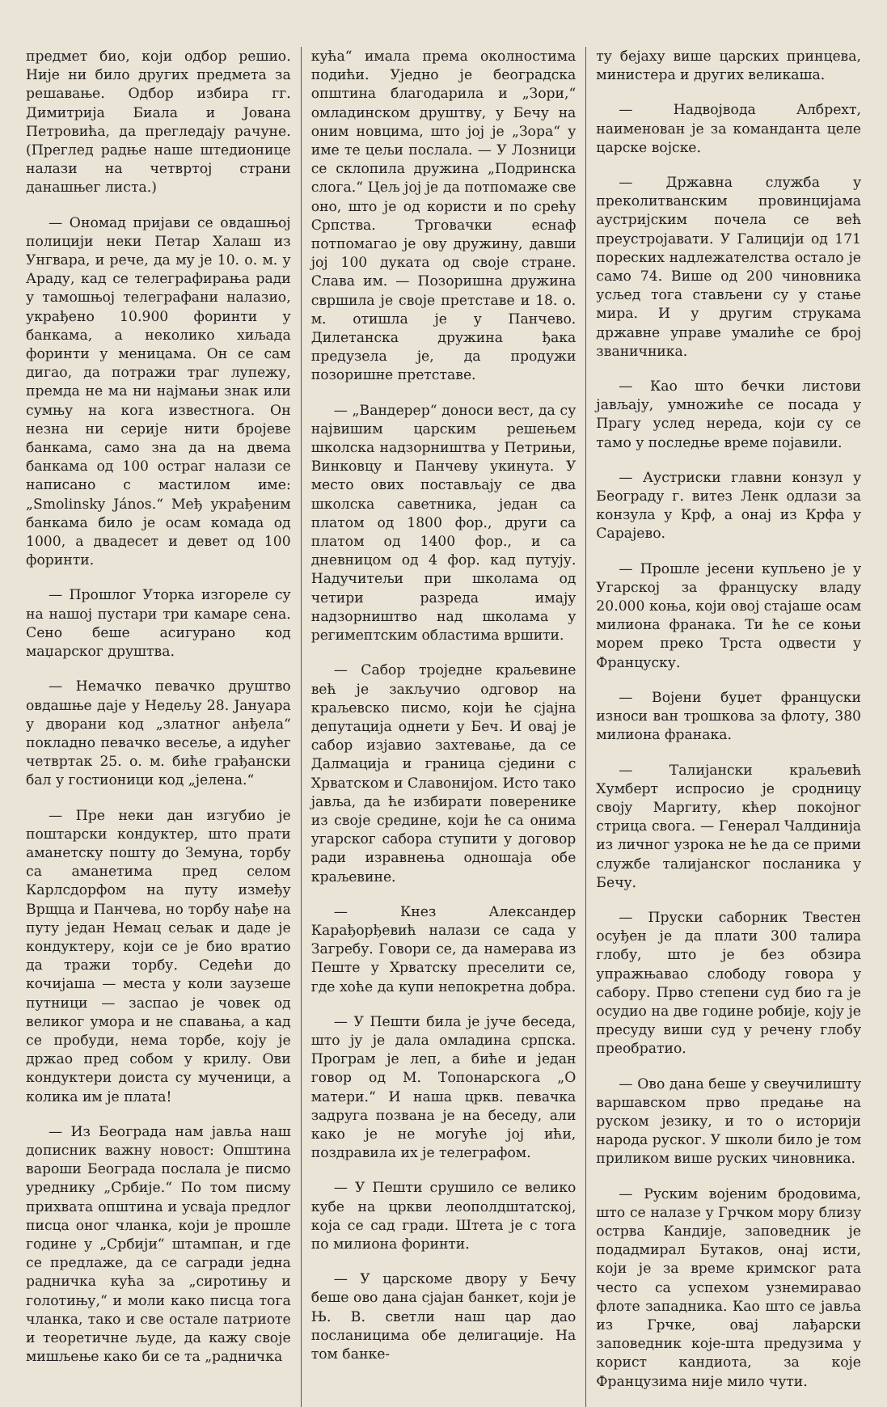предмет био, који одбор решио. Није ни било других предмета за решавање. Одбор избира гг. Димитрија Биала и Јована Петровића, да прегледају рачуне. (Преглед радње наше штедионице налази на четвртој страни данашњег листа.)
— Ономад пријави се овдашњој полицији неки Петар Халаш из Унгвара, и рече, да му је 10. о. м. у Араду, кад се телеграфирања ради у тамошњој телеграфани налазио, украђено 10.900 форинти у банкама, а неколико хиљада форинти у меницама. Он се сам дигао, да потражи траг лупежу, премда не ма ни најмањи знак или сумњу на кога известнога. Он незна ни серије нити бројеве банкама, само зна да на двема банкама од 100 остраг налази се написано с мастилом име: „Smolinsky János.“ Међ украђеним банкама било је осам комада од 1000, а двадесет и девет од 100 форинти.
— Прошлог Уторка изгореле су на нашој пустари три камаре сена. Сено беше асигурано код маџарског друштва.
— Немачко певачко друштво овдашње даје у Недељу 28. Јануара у дворани код „златног анђела“ покладно певачко весеље, а идућег четвртак 25. о. м. биће грађански бал у гостионици код „јелена.“
— Пре неки дан изгубио је поштарски кондуктер, што прати аманетску пошту до Земуна, торбу са аманетима пред селом Карлсдорфом на путу између Врщца и Панчева, но торбу нађе на путу један Немац сељак и даде је кондуктеру, који се је био вратио да тражи торбу. Седећи до кочијаша — места у коли заузеше путници — заспао је човек од великог умора и не спавања, а кад се пробуди, нема торбе, коју је држао пред собом у крилу. Ови кондуктери доиста су мученици, а колика им је плата!
— Из Београда нам јавља наш дописник важну новост: Општина вароши Београда послала је писмо уреднику „Србије.“ По том писму прихвата општина и усваја предлог писца оног чланка, који је прошле године у „Србији“ штампан, и где се предлаже, да се сагради једна радничка кућа за „сиротињу и голотињу,“ и моли како писца тога чланка, тако и све остале патриоте и теоретичне људе, да кажу своје мишљење како би се та „радничка
кућа“ имала према околностима подићи. Уједно је београдска општина благодарила и „Зори,“ омладинском друштву, у Бечу на оним новцима, што јој је „Зора“ у име те цељи послала. — У Лозници се склопила дружина „Подринска слога.“ Цељ јој је да потпомаже све оно, што је од користи и по срећу Српства. Трговачки еснаф потпомагао је ову дружину, давши јој 100 дуката од своје стране. Слава им. — Позоришна дружина свршила је своје претставе и 18. о. м. отишла је у Панчево. Дилетанска дружина ђака предузела је, да продужи позоришне претставе.
— „Вандерер“ доноси вест, да су највишим царским решењем школска надзорништва у Петрињи, Винковцу и Панчеву укинута. У место ових постављају се два школска саветника, један са платом од 1800 фор., други са платом од 1400 фор., и са дневницом од 4 фор. кад путују. Надучитељи при школама од четири разреда имају надзорништво над школама у регимептским областима вршити.
— Сабор троједне краљевине већ је закључио одговор на краљевско писмо, који ће сјајна депутација однети у Беч. И овај је сабор изјавио захтевање, да се Далмација и граница сједини с Хрватском и Славонијом. Исто тако јавља, да ће избирати повеpeнике из своје средине, који ће са онима угарског сабора ступити у договор ради изравнења одношаја обе краљевине.
— Кнез Александер Карађорђевић налази се сада у Загребу. Говори се, да намерава из Пеште у Хрватску преселити се, где хоће да купи непокретна добра.
— У Пешти била је јуче беседа, што ју је дала омладина српска. Програм је леп, а биће и један говор од М. Топонарскога „О матери.“ И наша цркв. певачка задруга позвана је на беседу, али како је не могуће јој ићи, поздравила их је телеграфом.
— У Пешти срушило се велико кубе на цркви леополдштатској, која се сад гради. Штета је с тога по милиона форинти.
— У царскоме двору у Бечу беше ово дана сјајан банкет, који је Њ. В. светли наш цар дао посланицима обе делигације. На том банке-
ту бејаху више царских принцева, министера и других великаша.
— Надвојвода Албрехт, наименован је за команданта целе царске војске.
— Државна служба у преколитванским провинцијама аустријским почела се већ преустројавати. У Галицији од 171 пореских надлежателства остало је само 74. Више од 200 чиновника усљед тога стављени су у стање мира. И у другим струкама државне управе умалиће се број званичника.
— Као што бечки листови јављају, умножиће се посада у Прагу услед нереда, који су се тамо у последње време појавили.
— Аустриски главни конзул у Београду г. витез Ленк одлази за конзула у Крф, а онај из Крфа у Сарајево.
— Прошле јесени купљено је у Угарској за француску владу 20.000 коња, који овој стајаше осам милиона франака. Ти ће се коњи морем преко Трста одвести у Француску.
— Војени буџет француски износи ван трошкова за флоту, 380 милиона франака.
— Талијански краљевић Хумберт испросио је сродницу своју Маргиту, кћер покојног стрица свога. — Генерал Чалдинија из личног узрока не ће да се прими службе талијанског посланика у Бечу.
— Пруски саборник Твестен осуђен је да плати 300 талира глобу, што је без обзира упражњавао слободу говора у сабору. Прво степени суд био га је осудио на две године робије, коју је пресуду виши суд у речену глобу преобратио.
— Ово дана беше у свеучилишту варшавском прво предање на руском језику, и то о историји народа руског. У школи било је том приликом више руских чиновника.
— Руским војеним бродовима, што се налазе у Грчком мору близу острва Кандије, заповедник је подадмирал Бутаков, онај исти, који је за време кримског рата често са успехом узнемиравао флоте западника. Као што се јавља из Грчке, овај лађарски заповедник које-шта предузима у корист кандиота, за које Французима није мило чути.